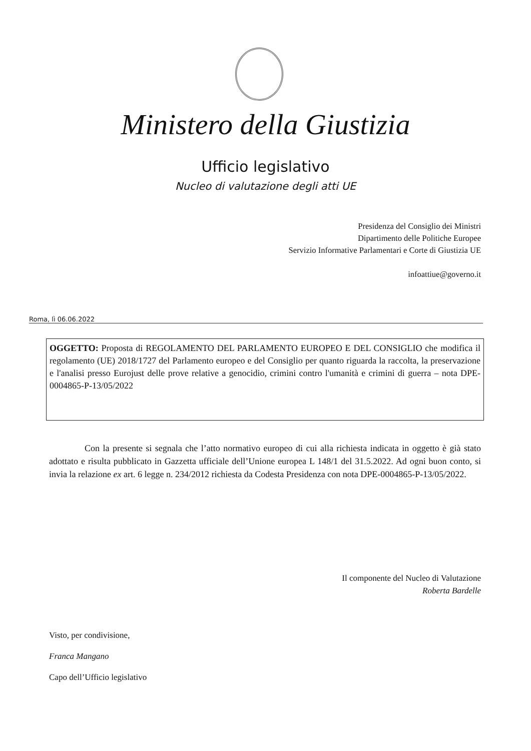Ministero della Giustizia
Ufficio legislativo
Nucleo di valutazione degli atti UE
Presidenza del Consiglio dei Ministri
Dipartimento delle Politiche Europee
Servizio Informative Parlamentari e Corte di Giustizia UE
infoattiue@governo.it
Roma, lì 06.06.2022
OGGETTO: Proposta di REGOLAMENTO DEL PARLAMENTO EUROPEO E DEL CONSIGLIO che modifica il regolamento (UE) 2018/1727 del Parlamento europeo e del Consiglio per quanto riguarda la raccolta, la preservazione e l'analisi presso Eurojust delle prove relative a genocidio, crimini contro l'umanità e crimini di guerra – nota DPE-0004865-P-13/05/2022
Con la presente si segnala che l’atto normativo europeo di cui alla richiesta indicata in oggetto è già stato adottato e risulta pubblicato in Gazzetta ufficiale dell’Unione europea L 148/1 del 31.5.2022. Ad ogni buon conto, si invia la relazione ex art. 6 legge n. 234/2012 richiesta da Codesta Presidenza con nota DPE-0004865-P-13/05/2022.
Il componente del Nucleo di Valutazione
Roberta Bardelle
Visto, per condivisione,
Franca Mangano
Capo dell’Ufficio legislativo